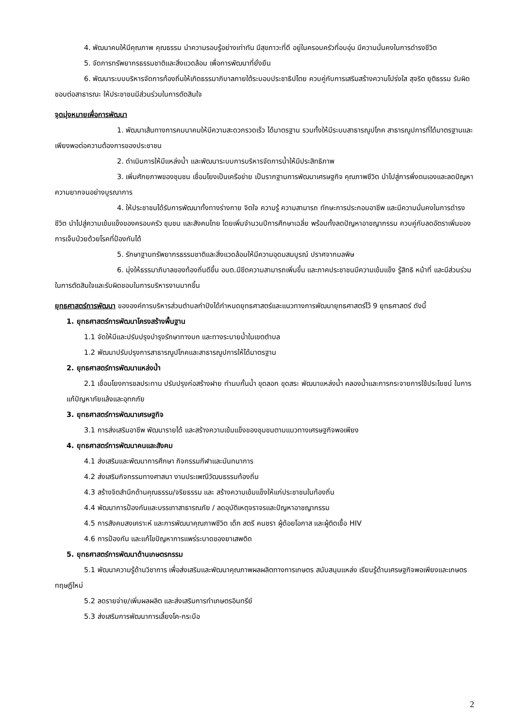4. พัฒนาคนให้มีคุณภาพ คุณธรรม นำความรอบรู้อย่างเท่าทัน มีสุขภาวะที่ดี อยู่ในครอบครัวที่อบอุ่น มีความมั่นคงในการดำรงชีวิต
5. จัดการทรัพยากรธรรมชาติและสิ่งแวดล้อม เพื่อการพัฒนาที่ยั่งยืน
6. พัฒนาระบบบริหารจัดการท้องถิ่นให้เกิดธรรมาภิบาลภายใต้ระบอบประชาธิปไตย ควบคู่กับการเสริมสร้างความโปร่งใส สุจริต ยุติธรรม รับผิดชอบต่อสาธารณะ ให้ประชาชนมีส่วนร่วมในการตัดสินใจ
จุดมุ่งหมายเพื่อการพัฒนา
1. พัฒนาเส้นทางการคมนาคมให้มีความสะดวกรวดเร็ว ได้มาตรฐาน รวมทั้งให้มีระบบสาธารณูปโภค สาธารณูปการที่ได้มาตรฐานและเพียงพอต่อความต้องการของประชาชน
2. ดำเนินการให้มีแหล่งน้ำ และพัฒนาระบบการบริหารจัดการน้ำให้มีประสิทธิภาพ
3. เพิ่มศักยภาพของชุมชน เชื่อมโยงเป็นเครือข่าย เป็นรากฐานการพัฒนาเศรษฐกิจ คุณภาพชีวิต นำไปสู่การพึ่งตนเองและลดปัญหาความยากจนอย่างบูรณาการ
4. ให้ประชาชนได้รับการพัฒนาทั้งทางร่างกาย จิตใจ ความรู้ ความสามารถ ทักษะการประกอบอาชีพ และมีความมั่นคงในการดำรงชีวิต นำไปสู่ความเข้มแข็งของครอบครัว ชุมชน และสังคมไทย โดยเพิ่มจำนวนปีการศึกษาเฉลี่ย พร้อมทั้งลดปัญหาอาชญากรรม ควบคู่กับลดอัตราเพิ่มของการเจ็บป่วยด้วยโรคที่ป้องกันได้
5. รักษาฐานทรัพยากรธรรมชาติและสิ่งแวดล้อมให้มีความอุดมสมบูรณ์ ปราศจากมลพิษ
6. มุ่งให้ธรรมาภิบาลของท้องถิ่นดีขึ้น อบต.มีขีดความสามารถเพิ่มขึ้น และภาคประชาชนมีความเข้มแข็ง รู้สิทธิ หน้าที่ และมีส่วนร่วมในการตัดสินใจและรับผิดชอบในการบริหารงานมากขึ้น
ยุทธศาสตร์การพัฒนา ขององค์การบริหารส่วนตำบลกำปังได้กำหนดยุทธศาสตร์และแนวทางการพัฒนายุทธศาสตร์ไว้ 9 ยุทธศาสตร์ ดังนี้
1. ยุทธศาสตร์การพัฒนาโครงสร้างพื้นฐาน
1.1 จัดให้มีและปรับปรุงบำรุงรักษาทางบก และทางระบายน้ำในเขตตำบล
1.2 พัฒนาปรับปรุงการสาธารณูปโภคและสาธารณูปการให้ได้มาตรฐาน
2. ยุทธศาสตร์การพัฒนาแหล่งน้ำ
2.1 เชื่อมโยงการชลประทาน ปรับปรุงก่อสร้างฝาย ทำนบกั้นน้ำ ขุดลอก ขุดสระ พัฒนาแหล่งน้ำ คลองน้ำและการกระจายการใช้ประโยชน์ ในการแก้ปัญหาภัยแล้งและอุทกภัย
3. ยุทธศาสตร์การพัฒนาเศรษฐกิจ
3.1 การส่งเสริมอาชีพ พัฒนารายได้ และสร้างความเข้มแข็งของชุมชนตามแนวทางเศรษฐกิจพอเพียง
4. ยุทธศาสตร์การพัฒนาคนและสังคม
4.1 ส่งเสริมและพัฒนาการศึกษา กิจกรรมกีฬาและนันทนาการ
4.2 ส่งเสริมกิจกรรมทางศาสนา งานประเพณีวัฒนธรรมท้องถิ่น
4.3 สร้างจิตสำนึกด้านคุณธรรม/จริยธรรม และ สร้างความเข้มแข็งให้แก่ประชาชนในท้องถิ่น
4.4 พัฒนาการป้องกันและบรรเทาสาธารณภัย / ลดอุบัติเหตุจราจรและปัญหาอาชญากรรม
4.5 การสังคมสงเคราะห์ และการพัฒนาคุณภาพชีวิต เด็ก สตรี คนชรา ผู้ด้อยโอกาส และผู้ติดเชื้อ HIV
4.6 การป้องกัน และแก้ไขปัญหาการแพร่ระบาดของยาเสพติด
5. ยุทธศาสตร์การพัฒนาด้านเกษตรกรรม
5.1 พัฒนาความรู้ด้านวิชาการ เพื่อส่งเสริมและพัฒนาคุณภาพผลผลิตทางการเกษตร สนับสนุนแหล่ง เรียนรู้ด้านเศรษฐกิจพอเพียงและเกษตรทฤษฎีใหม่
5.2 ลดรายจ่าย/เพิ่มผลผลิต และส่งเสริมการทำเกษตรอินทรีย์
5.3 ส่งเสริมการพัฒนาการเลี้ยงโค-กระบือ
2